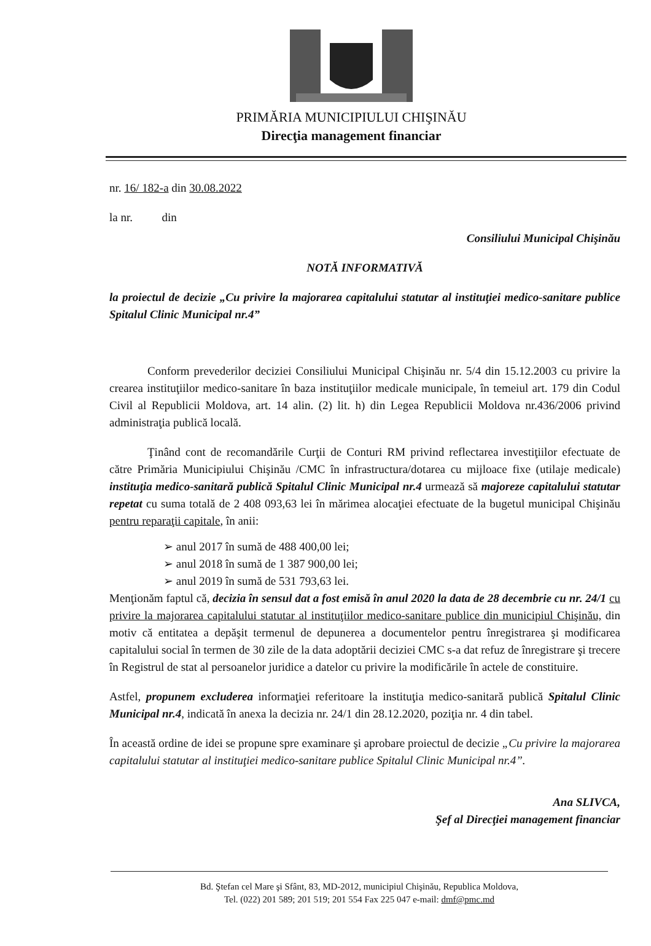PRIMĂRIA MUNICIPIULUI CHIŞINĂU
Direcţia management financiar
nr. 16/ 182-a din 30.08.2022
la nr. din
Consiliului Municipal Chişinău
NOTĂ INFORMATIVĂ
la proiectul de decizie „Cu privire la majorarea capitalului statutar al instituţiei medico-sanitare publice Spitalul Clinic Municipal nr.4”
Conform prevederilor deciziei Consiliului Municipal Chişinău nr. 5/4 din 15.12.2003 cu privire la crearea instituţiilor medico-sanitare în baza instituţiilor medicale municipale, în temeiul art. 179 din Codul Civil al Republicii Moldova, art. 14 alin. (2) lit. h) din Legea Republicii Moldova nr.436/2006 privind administraţia publică locală.
Ţinând cont de recomandările Curţii de Conturi RM privind reflectarea investiţiilor efectuate de către Primăria Municipiului Chişinău /CMC în infrastructura/dotarea cu mijloace fixe (utilaje medicale) instituţia medico-sanitară publică Spitalul Clinic Municipal nr.4 urmează să majoreze capitalului statutar repetat cu suma totală de 2 408 093,63 lei în mărimea alocaţiei efectuate de la bugetul municipal Chişinău pentru reparaţii capitale, în anii:
➢ anul 2017 în sumă de 488 400,00 lei;
➢ anul 2018 în sumă de 1 387 900,00 lei;
➢ anul 2019 în sumă de 531 793,63 lei.
Menţionăm faptul că, decizia în sensul dat a fost emisă în anul 2020 la data de 28 decembrie cu nr. 24/1 cu privire la majorarea capitalului statutar al instituţiilor medico-sanitare publice din municipiul Chişinău, din motiv că entitatea a depăşit termenul de depunerea a documentelor pentru înregistrarea şi modificarea capitalului social în termen de 30 zile de la data adoptării deciziei CMC s-a dat refuz de înregistrare şi trecere în Registrul de stat al persoanelor juridice a datelor cu privire la modificările în actele de constituire.
Astfel, propunem excluderea informaţiei referitoare la instituţia medico-sanitară publică Spitalul Clinic Municipal nr.4, indicată în anexa la decizia nr. 24/1 din 28.12.2020, poziţia nr. 4 din tabel.
În această ordine de idei se propune spre examinare şi aprobare proiectul de decizie „Cu privire la majorarea capitalului statutar al instituţiei medico-sanitare publice Spitalul Clinic Municipal nr.4”.
Ana SLIVCA,
Şef al Direcţiei management financiar
Bd. Ştefan cel Mare şi Sfânt, 83, MD-2012, municipiul Chişinău, Republica Moldova,
Tel. (022) 201 589; 201 519; 201 554 Fax 225 047 e-mail: dmf@pmc.md